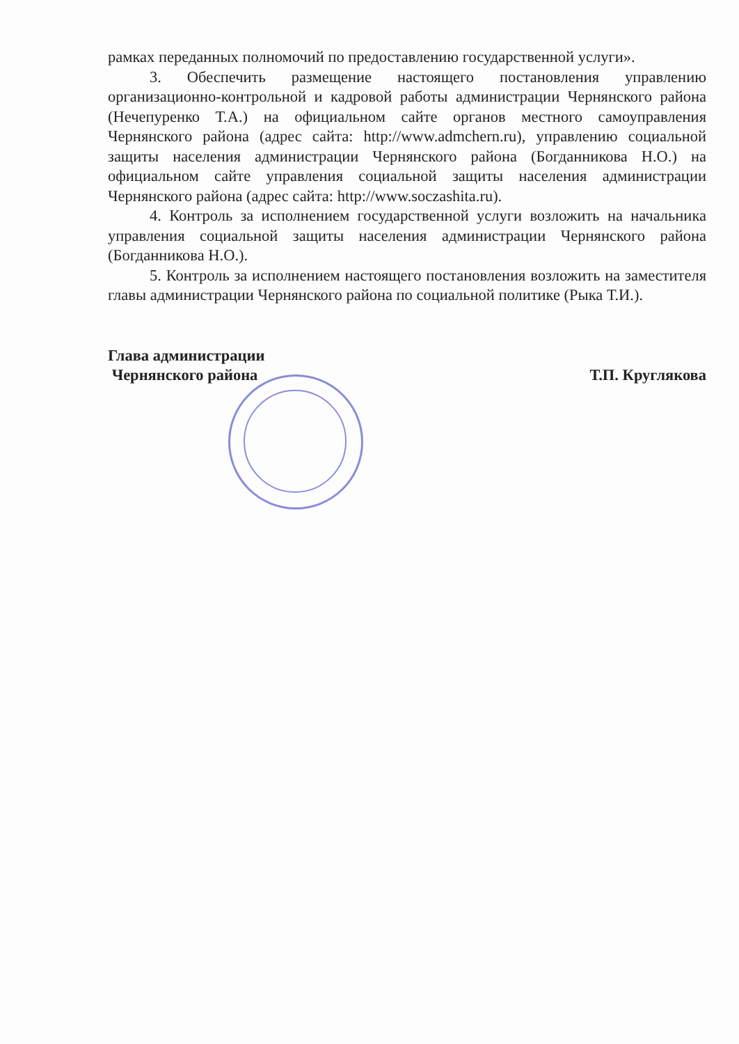рамках переданных полномочий по предоставлению государственной услуги».
3. Обеспечить размещение настоящего постановления управлению организационно-контрольной и кадровой работы администрации Чернянского района (Нечепуренко Т.А.) на официальном сайте органов местного самоуправления Чернянского района (адрес сайта: http://www.admchern.ru), управлению социальной защиты населения администрации Чернянского района (Богданникова Н.О.) на официальном сайте управления социальной защиты населения администрации Чернянского района (адрес сайта: http://www.soczashita.ru).
4. Контроль за исполнением государственной услуги возложить на начальника управления социальной защиты населения администрации Чернянского района (Богданникова Н.О.).
5. Контроль за исполнением настоящего постановления возложить на заместителя главы администрации Чернянского района по социальной политике (Рыка Т.И.).
Глава администрации
Чернянского района
Т.П. Круглякова